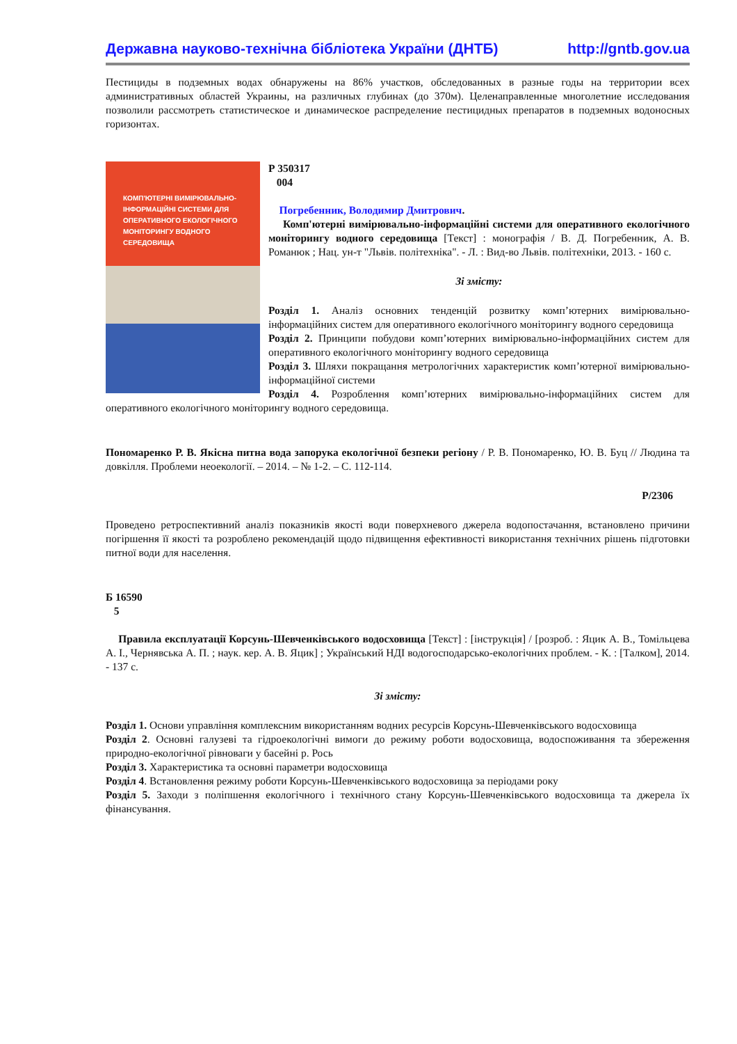Державна науково-технічна бібліотека України (ДНТБ) http://gntb.gov.ua
Пестициды в подземных водах обнаружены на 86% участков, обследованных в разные годы на территории всех административных областей Украины, на различных глубинах (до 370м). Целенаправленные многолетние исследования позволили рассмотреть статистическое и динамическое распределение пестицидных препаратов в подземных водоносных горизонтах.
КОМП'ЮТЕРНІ ВИМІРЮВАЛЬНО-ІНФОРМАЦІЙНІ СИСТЕМИ ДЛЯ ОПЕРАТИВНОГО ЕКОЛОГІЧНОГО МОНІТОРИНГУ ВОДНОГО СЕРЕДОВИЩА
Р 350317
004
Погребенник, Володимир Дмитрович.
Комп'ютерні вимірювально-інформаційні системи для оперативного екологічного моніторингу водного середовища [Текст] : монографія / В. Д. Погребенник, А. В. Романюк ; Нац. ун-т "Львів. політехніка". - Л. : Вид-во Львів. політехніки, 2013. - 160 с.
Зі змісту:
Розділ 1. Аналіз основних тенденцій розвитку комп’ютерних вимірювально-інформаційних систем для оперативного екологічного моніторингу водного середовища
Розділ 2. Принципи побудови комп’ютерних вимірювально-інформаційних систем для оперативного екологічного моніторингу водного середовища
Розділ 3. Шляхи покращання метрологічних характеристик комп’ютерної вимірювально-інформаційної системи
Розділ 4. Розроблення комп’ютерних вимірювально-інформаційних систем для оперативного екологічного моніторингу водного середовища.
Пономаренко Р. В. Якісна питна вода запорука екологічної безпеки регіону / Р. В. Пономаренко, Ю. В. Буц // Людина та довкілля. Проблеми неоекології. – 2014. – № 1-2. – С. 112-114.
Р/2306
Проведено ретроспективний аналіз показників якості води поверхневого джерела водопостачання, встановлено причини погіршення її якості та розроблено рекомендацій щодо підвищення ефективності використання технічних рішень підготовки питної води для населення.
Б 16590
5
Правила експлуатації Корсунь-Шевченківського водосховища [Текст] : [інструкція] / [розроб. : Яцик А. В., Томільцева А. І., Чернявська А. П. ; наук. кер. А. В. Яцик] ; Український НДІ водогосподарсько-екологічних проблем. - К. : [Талком], 2014. - 137 с.
Зі змісту:
Розділ 1. Основи управління комплексним використанням водних ресурсів Корсунь-Шевченківського водосховища
Розділ 2. Основні галузеві та гідроекологічні вимоги до режиму роботи водосховища, водоспоживання та збереження природно-екологічної рівноваги у басейні р. Рось
Розділ 3. Характеристика та основні параметри водосховища
Розділ 4. Встановлення режиму роботи Корсунь-Шевченківського водосховища за періодами року
Розділ 5. Заходи з поліпшення екологічного і технічного стану Корсунь-Шевченківського водосховища та джерела їх фінансування.